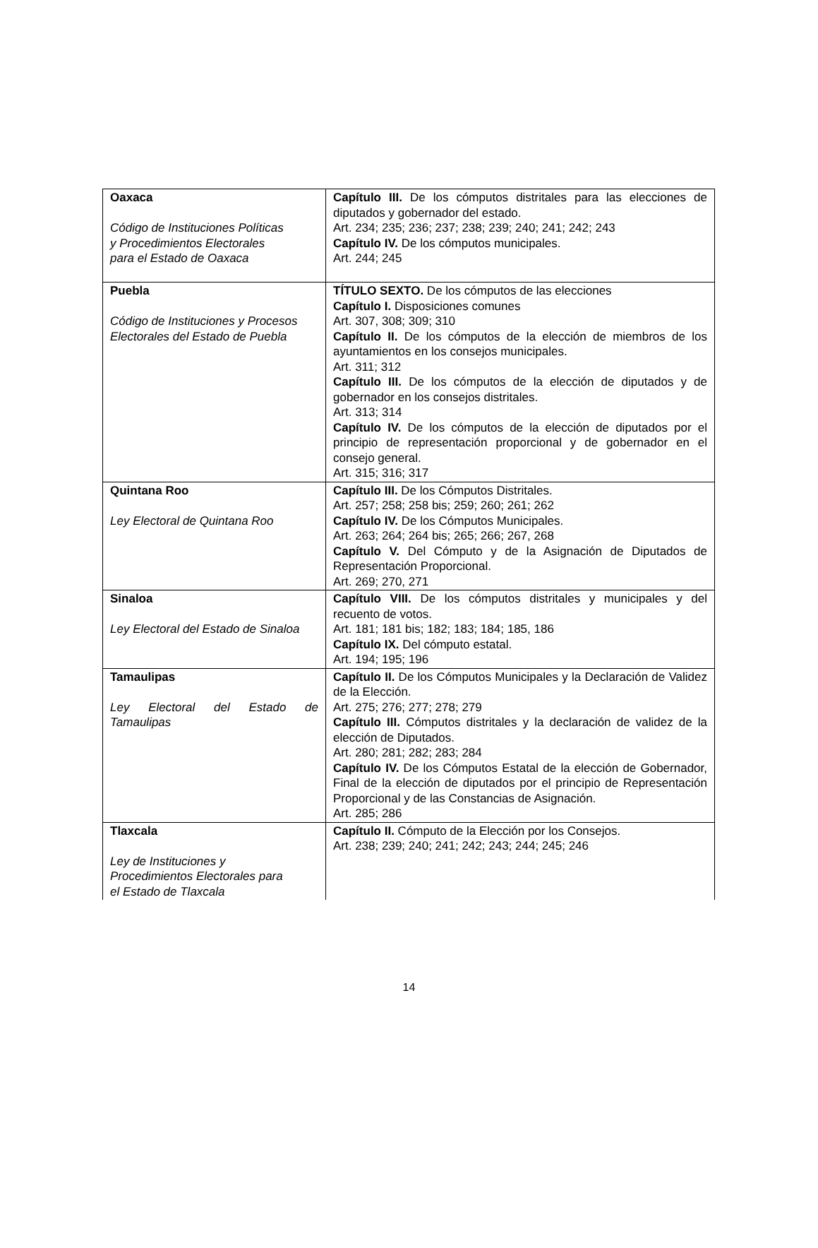| Oaxaca Código de Instituciones Políticas y Procedimientos Electorales para el Estado de Oaxaca | Capítulo III. De los cómputos distritales para las elecciones de diputados y gobernador del estado. Art. 234; 235; 236; 237; 238; 239; 240; 241; 242; 243 Capítulo IV. De los cómputos municipales. Art. 244; 245 |
| Puebla Código de Instituciones y Procesos Electorales del Estado de Puebla | TÍTULO SEXTO. De los cómputos de las elecciones Capítulo I. Disposiciones comunes Art. 307, 308; 309; 310 Capítulo II. De los cómputos de la elección de miembros de los ayuntamientos en los consejos municipales. Art. 311; 312 Capítulo III. De los cómputos de la elección de diputados y de gobernador en los consejos distritales. Art. 313; 314 Capítulo IV. De los cómputos de la elección de diputados por el principio de representación proporcional y de gobernador en el consejo general. Art. 315; 316; 317 |
| Quintana Roo Ley Electoral de Quintana Roo | Capítulo III. De los Cómputos Distritales. Art. 257; 258; 258 bis; 259; 260; 261; 262 Capítulo IV. De los Cómputos Municipales. Art. 263; 264; 264 bis; 265; 266; 267, 268 Capítulo V. Del Cómputo y de la Asignación de Diputados de Representación Proporcional. Art. 269; 270, 271 |
| Sinaloa Ley Electoral del Estado de Sinaloa | Capítulo VIII. De los cómputos distritales y municipales y del recuento de votos. Art. 181; 181 bis; 182; 183; 184; 185, 186 Capítulo IX. Del cómputo estatal. Art. 194; 195; 196 |
| Tamaulipas Ley Electoral del Estado de Tamaulipas | Capítulo II. De los Cómputos Municipales y la Declaración de Validez de la Elección. Art. 275; 276; 277; 278; 279 Capítulo III. Cómputos distritales y la declaración de validez de la elección de Diputados. Art. 280; 281; 282; 283; 284 Capítulo IV. De los Cómputos Estatal de la elección de Gobernador, Final de la elección de diputados por el principio de Representación Proporcional y de las Constancias de Asignación. Art. 285; 286 |
| Tlaxcala Ley de Instituciones y Procedimientos Electorales para el Estado de Tlaxcala | Capítulo II. Cómputo de la Elección por los Consejos. Art. 238; 239; 240; 241; 242; 243; 244; 245; 246 |
14